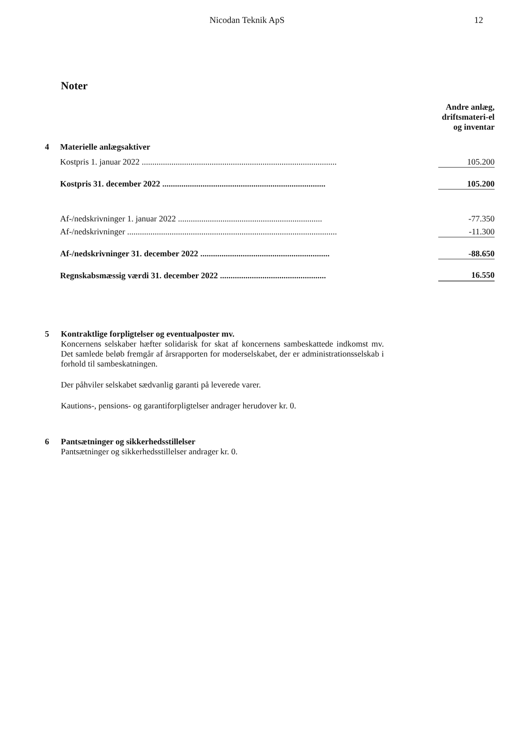Nicodan Teknik ApS 12
Noter
| | | Andre anlæg, driftsmateri-el og inventar |
| 4 | Materielle anlægsaktiver | |
| | Kostpris 1. januar 2022 ............................................................................................ | 105.200 |
| | Kostpris 31. december 2022 ............................................................................. | 105.200 |
| | Af-/nedskrivninger 1. januar 2022 .................................................................... | -77.350 |
| | Af-/nedskrivninger ................................................................................................... | -11.300 |
| | Af-/nedskrivninger 31. december 2022 ............................................................. | -88.650 |
| | Regnskabsmæssig værdi 31. december 2022 .................................................. | 16.550 |
5 Kontraktlige forpligtelser og eventualposter mv.
Koncernens selskaber hæfter solidarisk for skat af koncernens sambeskattede indkomst mv. Det samlede beløb fremgår af årsrapporten for moderselskabet, der er administrationsselskab i forhold til sambeskatningen.
Der påhviler selskabet sædvanlig garanti på leverede varer.
Kautions-, pensions- og garantiforpligtelser andrager herudover kr. 0.
6 Pantsætninger og sikkerhedsstillelser
Pantsætninger og sikkerhedsstillelser andrager kr. 0.